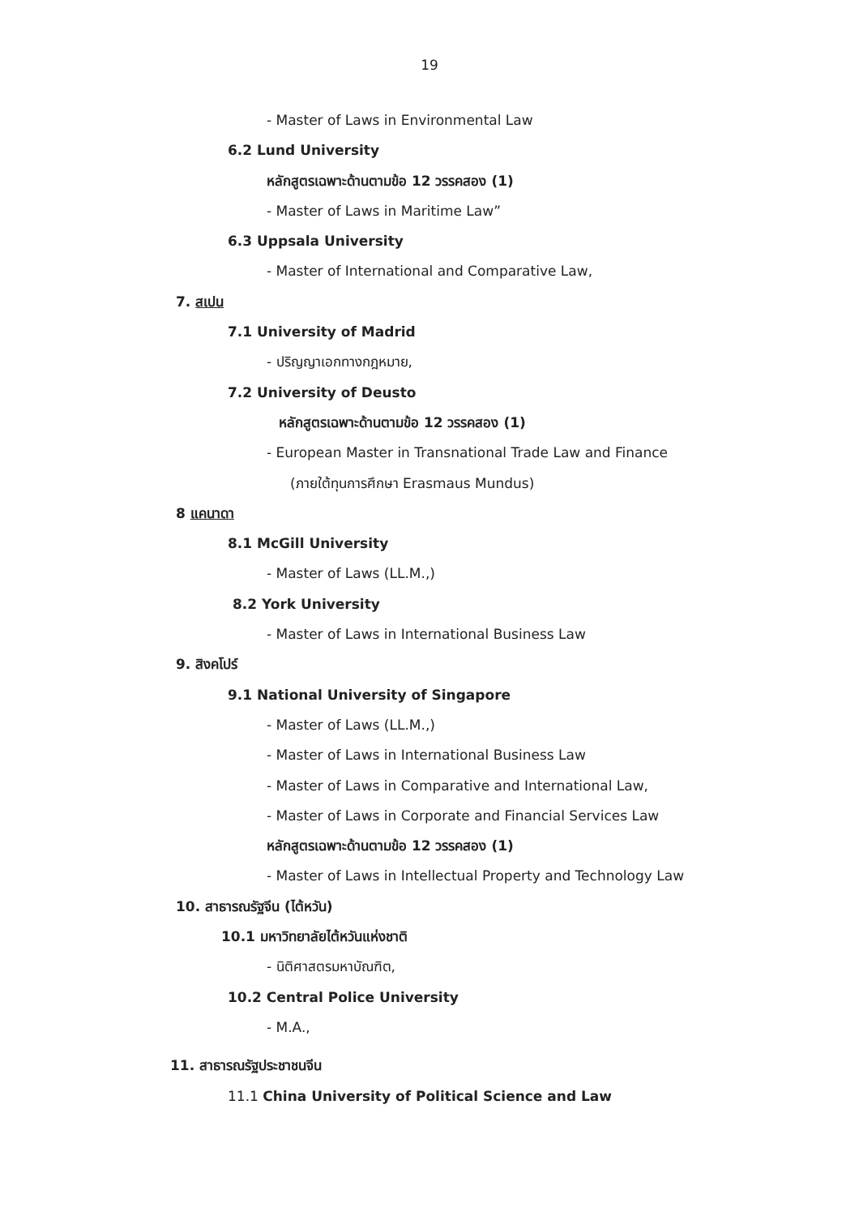19
- Master of Laws in Environmental Law
6.2 Lund University
หลักสูตรเฉพาะด้านตามข้อ 12 วรรคสอง (1)
- Master of Laws in Maritime Law”
6.3 Uppsala University
- Master of International and Comparative Law,
7. สเปน
7.1 University of Madrid
- ปริญญาเอกทางกฎหมาย,
7.2 University of Deusto
หลักสูตรเฉพาะด้านตามข้อ 12 วรรคสอง (1)
- European Master in Transnational Trade Law and Finance
(ภายใต้ทุนการศึกษา Erasmaus Mundus)
8 แคนาดา
8.1 McGill University
- Master of Laws (LL.M.,)
8.2 York University
- Master of Laws in International Business Law
9. สิงคโปร์
9.1 National University of Singapore
- Master of Laws (LL.M.,)
- Master of Laws in International Business Law
- Master of Laws in Comparative and International Law,
- Master of Laws in Corporate and Financial Services Law
หลักสูตรเฉพาะด้านตามข้อ 12 วรรคสอง (1)
- Master of Laws in Intellectual Property and Technology Law
10. สาธารณรัฐจีน (ไต้หวัน)
10.1 มหาวิทยาลัยไต้หวันแห่งชาติ
- นิติศาสตรมหาบัณฑิต,
10.2 Central Police University
- M.A.,
11. สาธารณรัฐประชาชนจีน
11.1 China University of Political Science and Law